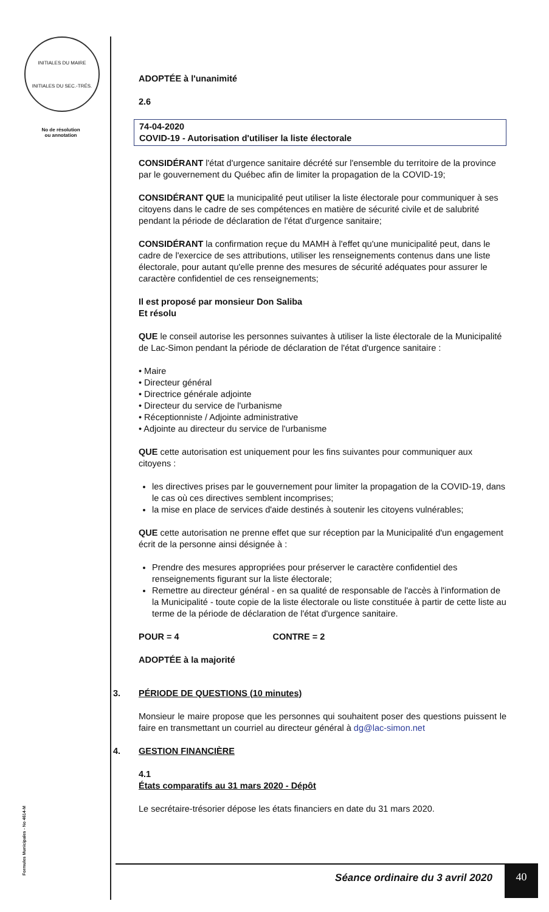INITIALES DU MAIRE
INITIALES DU SEC.-TRÉS.
No de résolution
ou annotation
Formules Municipales - No 4614-M
ADOPTÉE à l'unanimité
2.6
74-04-2020
COVID-19 - Autorisation d'utiliser la liste électorale
CONSIDÉRANT l'état d'urgence sanitaire décrété sur l'ensemble du territoire de la province par le gouvernement du Québec afin de limiter la propagation de la COVID-19;
CONSIDÉRANT QUE la municipalité peut utiliser la liste électorale pour communiquer à ses citoyens dans le cadre de ses compétences en matière de sécurité civile et de salubrité pendant la période de déclaration de l'état d'urgence sanitaire;
CONSIDÉRANT la confirmation reçue du MAMH à l'effet qu'une municipalité peut, dans le cadre de l'exercice de ses attributions, utiliser les renseignements contenus dans une liste électorale, pour autant qu'elle prenne des mesures de sécurité adéquates pour assurer le caractère confidentiel de ces renseignements;
Il est proposé par monsieur Don Saliba
Et résolu
QUE le conseil autorise les personnes suivantes à utiliser la liste électorale de la Municipalité de Lac-Simon pendant la période de déclaration de l'état d'urgence sanitaire :
• Maire
• Directeur général
• Directrice générale adjointe
• Directeur du service de l'urbanisme
• Réceptionniste / Adjointe administrative
• Adjointe au directeur du service de l'urbanisme
QUE cette autorisation est uniquement pour les fins suivantes pour communiquer aux citoyens :
les directives prises par le gouvernement pour limiter la propagation de la COVID-19, dans le cas où ces directives semblent incomprises;
la mise en place de services d'aide destinés à soutenir les citoyens vulnérables;
QUE cette autorisation ne prenne effet que sur réception par la Municipalité d'un engagement écrit de la personne ainsi désignée à :
Prendre des mesures appropriées pour préserver le caractère confidentiel des renseignements figurant sur la liste électorale;
Remettre au directeur général - en sa qualité de responsable de l'accès à l'information de la Municipalité - toute copie de la liste électorale ou liste constituée à partir de cette liste au terme de la période de déclaration de l'état d'urgence sanitaire.
POUR = 4 CONTRE = 2
ADOPTÉE à la majorité
3. PÉRIODE DE QUESTIONS (10 minutes)
Monsieur le maire propose que les personnes qui souhaitent poser des questions puissent le faire en transmettant un courriel au directeur général à dg@lac-simon.net
4. GESTION FINANCIÈRE
4.1
États comparatifs au 31 mars 2020 - Dépôt
Le secrétaire-trésorier dépose les états financiers en date du 31 mars 2020.
Séance ordinaire du 3 avril 2020
40